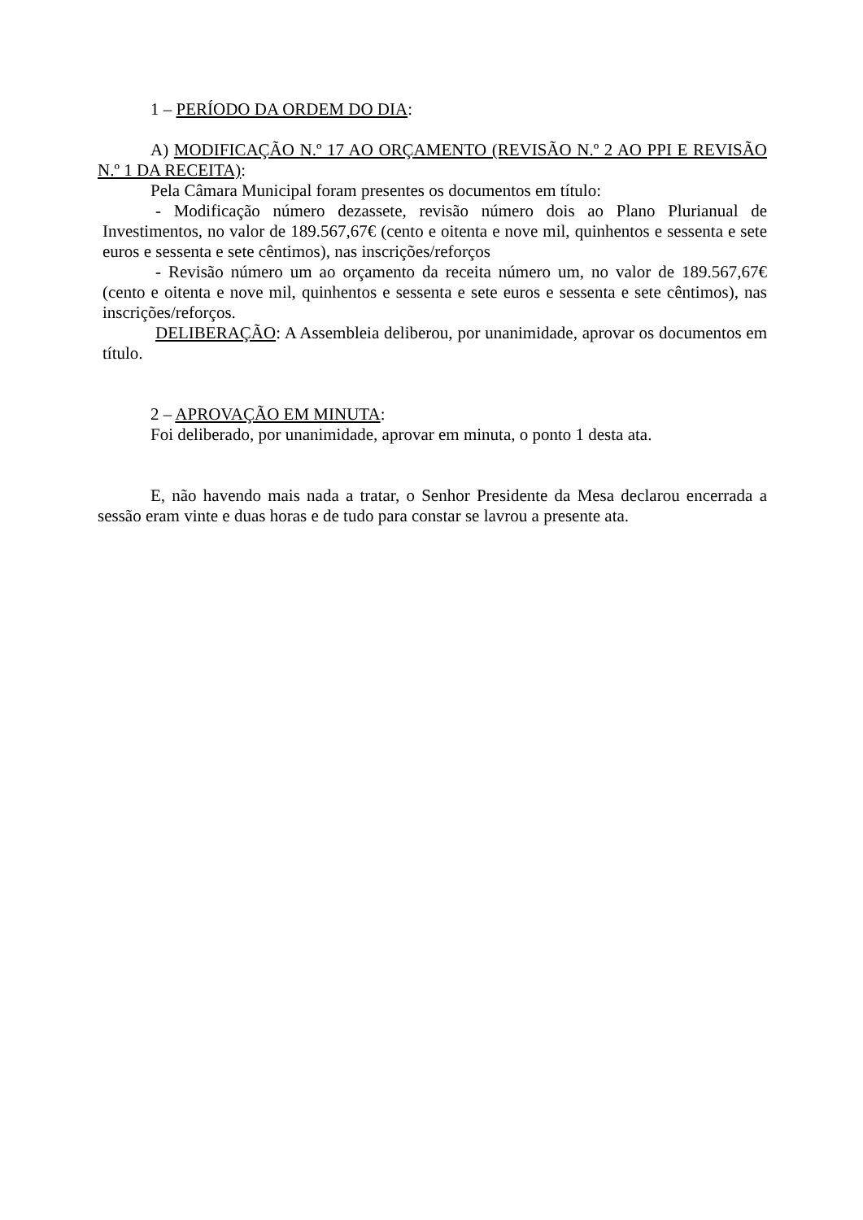1 – PERÍODO DA ORDEM DO DIA:
A) MODIFICAÇÃO N.º 17 AO ORÇAMENTO (REVISÃO N.º 2 AO PPI E REVISÃO N.º 1 DA RECEITA):
Pela Câmara Municipal foram presentes os documentos em título:
- Modificação número dezassete, revisão número dois ao Plano Plurianual de Investimentos, no valor de 189.567,67€ (cento e oitenta e nove mil, quinhentos e sessenta e sete euros e sessenta e sete cêntimos), nas inscrições/reforços
- Revisão número um ao orçamento da receita número um, no valor de 189.567,67€ (cento e oitenta e nove mil, quinhentos e sessenta e sete euros e sessenta e sete cêntimos), nas inscrições/reforços.
DELIBERAÇÃO: A Assembleia deliberou, por unanimidade, aprovar os documentos em título.
2 – APROVAÇÃO EM MINUTA:
Foi deliberado, por unanimidade, aprovar em minuta, o ponto 1 desta ata.
E, não havendo mais nada a tratar, o Senhor Presidente da Mesa declarou encerrada a sessão eram vinte e duas horas e de tudo para constar se lavrou a presente ata.